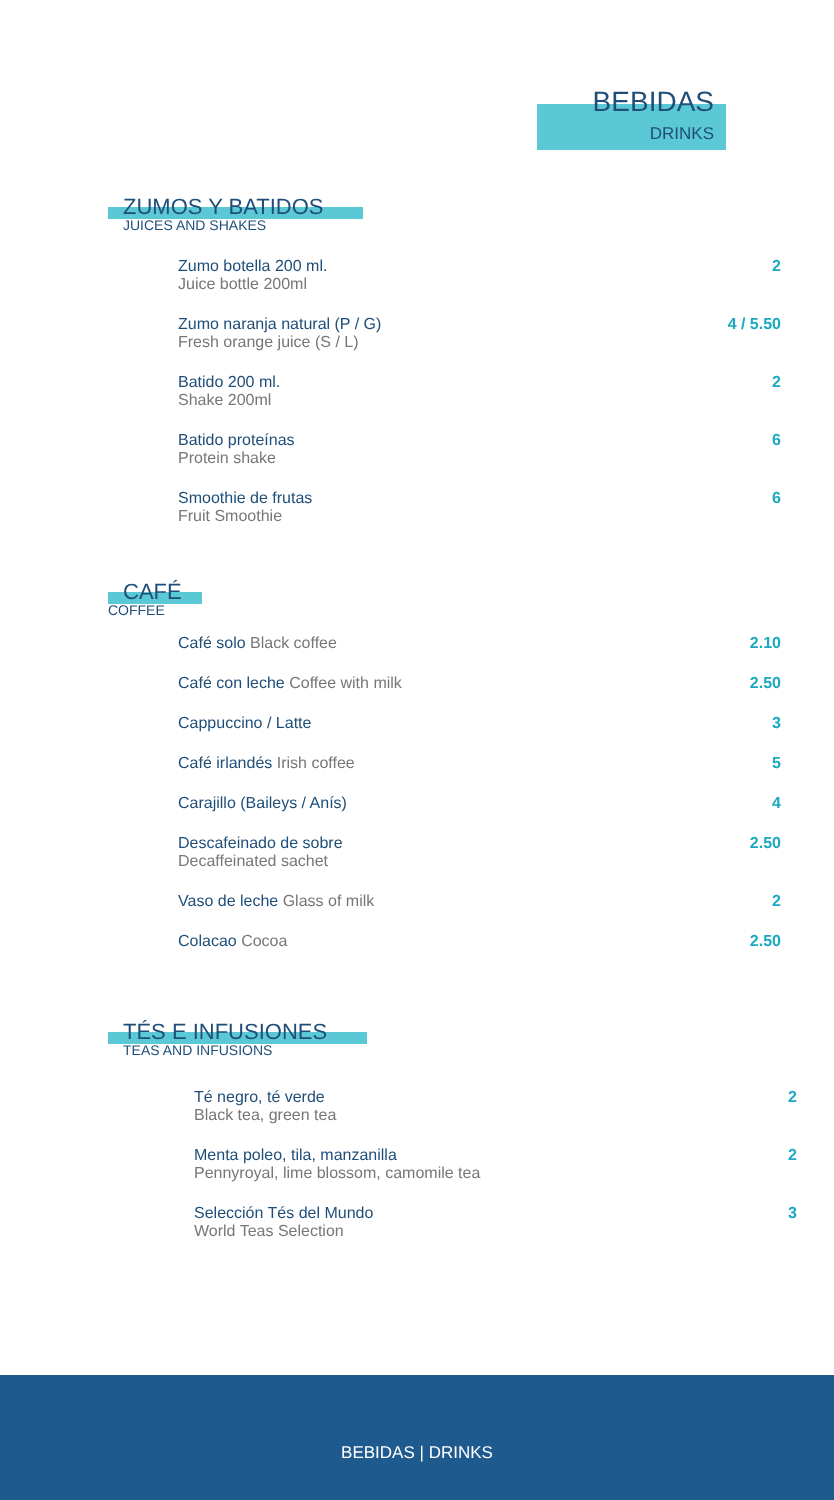BEBIDAS
DRINKS
ZUMOS Y BATIDOS
JUICES AND SHAKES
| Zumo botella 200 ml. Juice bottle 200ml | 2 |
| Zumo naranja natural (P / G) Fresh orange juice (S / L) | 4 / 5.50 |
| Batido 200 ml. Shake 200ml | 2 |
| Batido proteínas Protein shake | 6 |
| Smoothie de frutas Fruit Smoothie | 6 |
CAFÉ
COFFEE
| Café solo Black coffee | 2.10 |
| Café con leche Coffee with milk | 2.50 |
| Cappuccino / Latte | 3 |
| Café irlandés Irish coffee | 5 |
| Carajillo (Baileys / Anís) | 4 |
| Descafeinado de sobre Decaffeinated sachet | 2.50 |
| Vaso de leche Glass of milk | 2 |
| Colacao Cocoa | 2.50 |
TÉS E INFUSIONES
TEAS AND INFUSIONS
| Té negro, té verde Black tea, green tea | 2 |
| Menta poleo, tila, manzanilla Pennyroyal, lime blossom, camomile tea | 2 |
| Selección Tés del Mundo World Teas Selection | 3 |
BEBIDAS | DRINKS